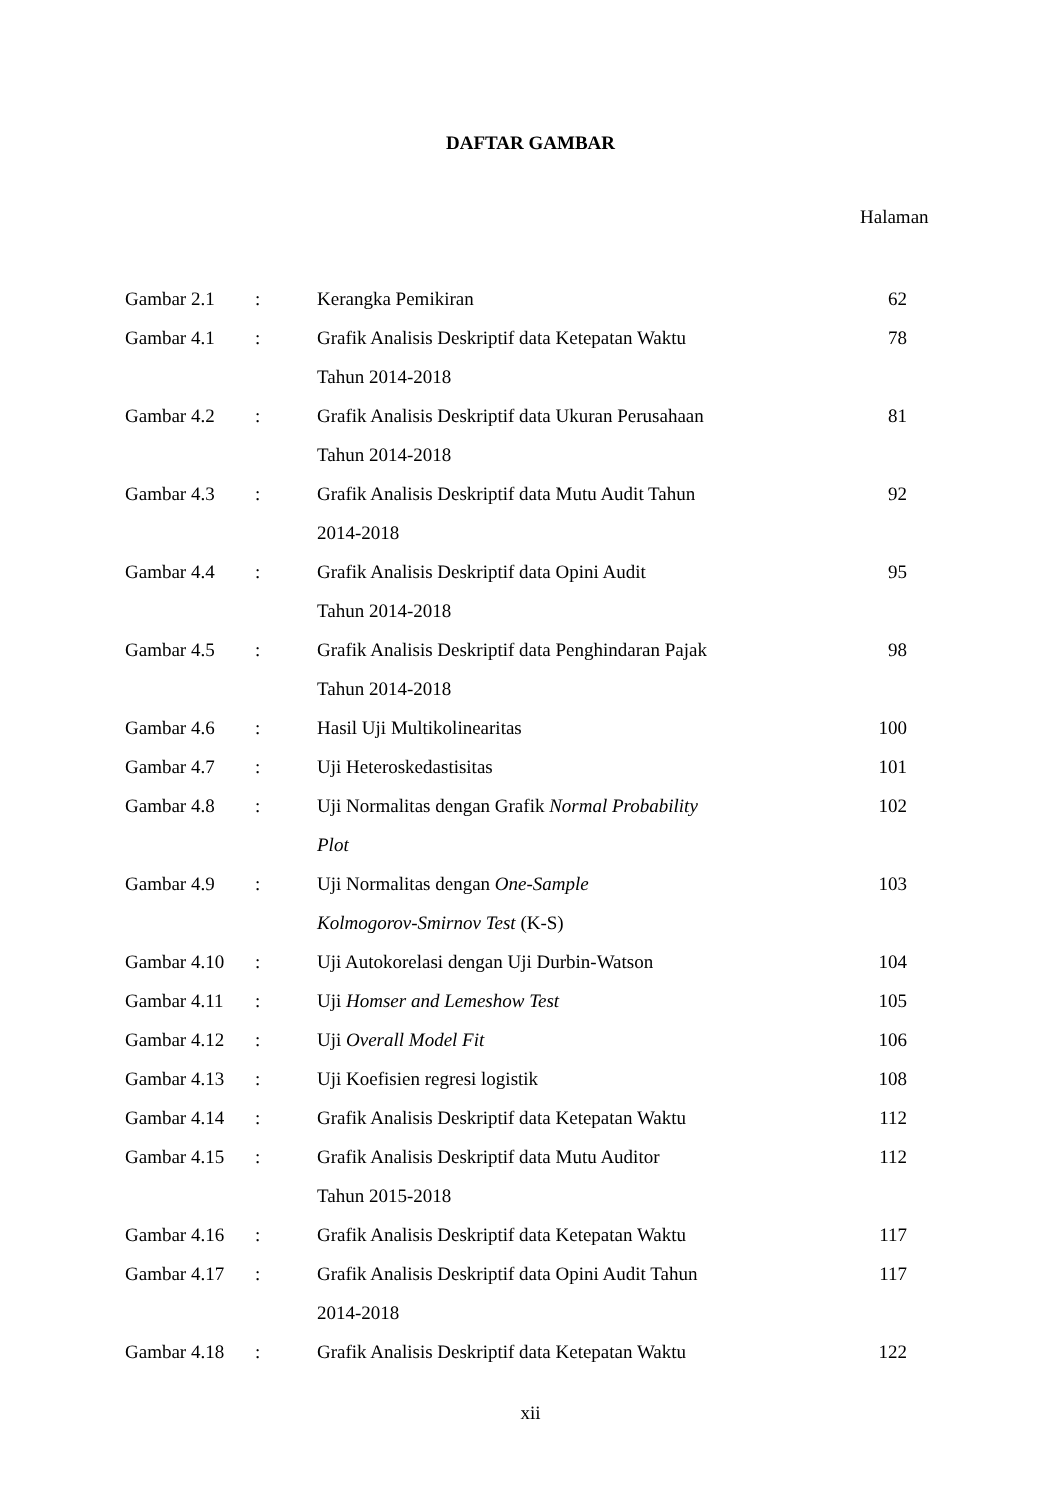DAFTAR GAMBAR
Halaman
| Gambar 2.1 | : | Kerangka Pemikiran | 62 |
| Gambar 4.1 | : | Grafik Analisis Deskriptif data Ketepatan Waktu | 78 |
| | | Tahun 2014-2018 | |
| Gambar 4.2 | : | Grafik Analisis Deskriptif data Ukuran Perusahaan | 81 |
| | | Tahun 2014-2018 | |
| Gambar 4.3 | : | Grafik Analisis Deskriptif data Mutu Audit Tahun | 92 |
| | | 2014-2018 | |
| Gambar 4.4 | : | Grafik Analisis Deskriptif data Opini Audit | 95 |
| | | Tahun 2014-2018 | |
| Gambar 4.5 | : | Grafik Analisis Deskriptif data Penghindaran Pajak | 98 |
| | | Tahun 2014-2018 | |
| Gambar 4.6 | : | Hasil Uji Multikolinearitas | 100 |
| Gambar 4.7 | : | Uji Heteroskedastisitas | 101 |
| Gambar 4.8 | : | Uji Normalitas dengan Grafik Normal Probability | 102 |
| | | Plot | |
| Gambar 4.9 | : | Uji Normalitas dengan One-Sample | 103 |
| | | Kolmogorov-Smirnov Test (K-S) | |
| Gambar 4.10 | : | Uji Autokorelasi dengan Uji Durbin-Watson | 104 |
| Gambar 4.11 | : | Uji Homser and Lemeshow Test | 105 |
| Gambar 4.12 | : | Uji Overall Model Fit | 106 |
| Gambar 4.13 | : | Uji Koefisien regresi logistik | 108 |
| Gambar 4.14 | : | Grafik Analisis Deskriptif data Ketepatan Waktu | 112 |
| Gambar 4.15 | : | Grafik Analisis Deskriptif data Mutu Auditor | 112 |
| | | Tahun 2015-2018 | |
| Gambar 4.16 | : | Grafik Analisis Deskriptif data Ketepatan Waktu | 117 |
| Gambar 4.17 | : | Grafik Analisis Deskriptif data Opini Audit Tahun | 117 |
| | | 2014-2018 | |
| Gambar 4.18 | : | Grafik Analisis Deskriptif data Ketepatan Waktu | 122 |
xii